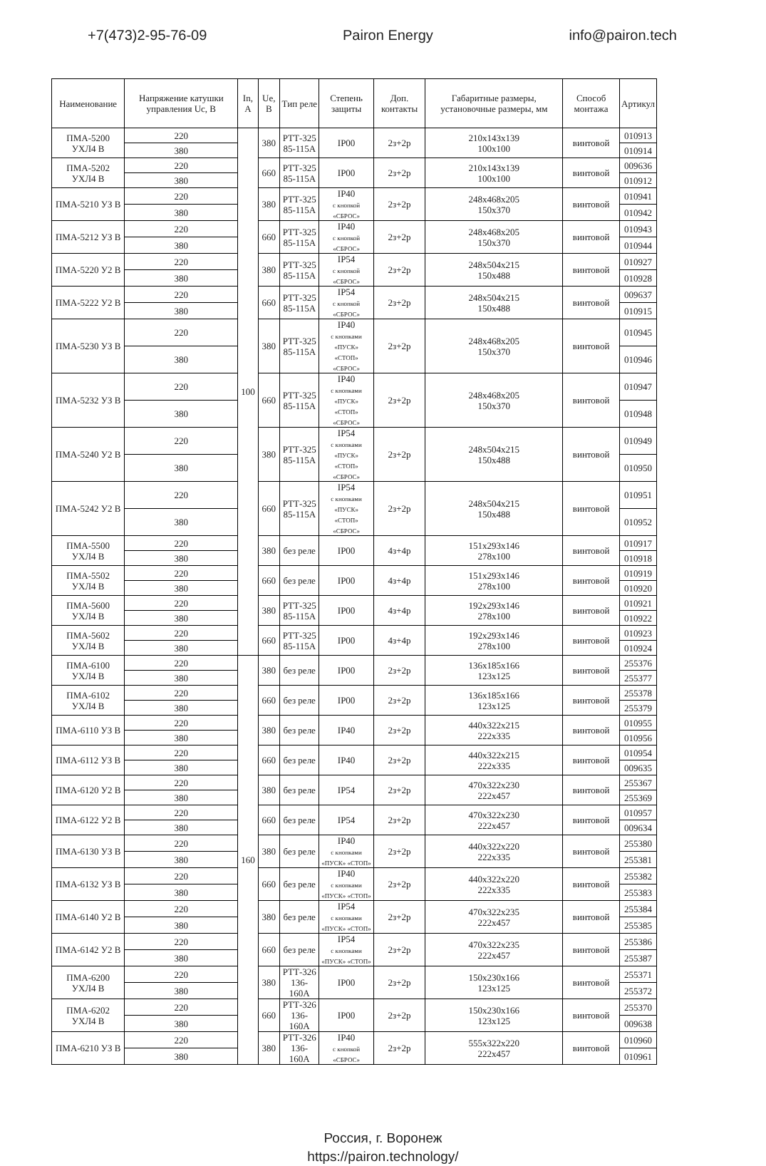+7(473)2-95-76-09 Pairon Energy info@pairon.tech
| Наименование | Напряжение катушки управления Uc, В | In, A | Ue, В | Тип реле | Степень защиты | Доп. контакты | Габаритные размеры, установочные размеры, мм | Способ монтажа | Артикул |
| --- | --- | --- | --- | --- | --- | --- | --- | --- | --- |
| ПМА-5200 УХЛ4 В | 220 | 100 | 380 | РТТ-325 85-115А | IP00 | 2з+2р | 210x143x139 100x100 | винтовой | 010913 |
| | 380 | | | | | | | | 010914 |
| ПМА-5202 УХЛ4 В | 220 | | 660 | РТТ-325 85-115А | IP00 | 2з+2р | 210x143x139 100x100 | винтовой | 009636 |
| | 380 | | | | | | | | 010912 |
| ПМА-5210 УЗ В | 220 | | 380 | РТТ-325 85-115А | IP40 с кнопкой «СБРОС» | 2з+2р | 248x468x205 150x370 | винтовой | 010941 |
| | 380 | | | | | | | | 010942 |
| ПМА-5212 УЗ В | 220 | | 660 | РТТ-325 85-115А | IP40 с кнопкой «СБРОС» | 2з+2р | 248x468x205 150x370 | винтовой | 010943 |
| | 380 | | | | | | | | 010944 |
| ПМА-5220 У2 В | 220 | | 380 | РТТ-325 85-115А | IP54 с кнопкой «СБРОС» | 2з+2р | 248x504x215 150x488 | винтовой | 010927 |
| | 380 | | | | | | | | 010928 |
| ПМА-5222 У2 В | 220 | | 660 | РТТ-325 85-115А | IP54 с кнопкой «СБРОС» | 2з+2р | 248x504x215 150x488 | винтовой | 009637 |
| | 380 | | | | | | | | 010915 |
| ПМА-5230 УЗ В | 220 | | 380 | РТТ-325 85-115А | IP40 с кнопками «ПУСК» «СТОП» «СБРОС» | 2з+2р | 248x468x205 150x370 | винтовой | 010945 |
| | 380 | | | | | | | | 010946 |
| ПМА-5232 УЗ В | 220 | | 660 | РТТ-325 85-115А | IP40 с кнопками «ПУСК» «СТОП» «СБРОС» | 2з+2р | 248x468x205 150x370 | винтовой | 010947 |
| | 380 | | | | | | | | 010948 |
| ПМА-5240 У2 В | 220 | | 380 | РТТ-325 85-115А | IP54 с кнопками «ПУСК» «СТОП» «СБРОС» | 2з+2р | 248x504x215 150x488 | винтовой | 010949 |
| | 380 | | | | | | | | 010950 |
| ПМА-5242 У2 В | 220 | | 660 | РТТ-325 85-115А | IP54 с кнопками «ПУСК» «СТОП» «СБРОС» | 2з+2р | 248x504x215 150x488 | винтовой | 010951 |
| | 380 | | | | | | | | 010952 |
| ПМА-5500 УХЛ4 В | 220 | | 380 | без реле | IP00 | 4з+4р | 151x293x146 278x100 | винтовой | 010917 |
| | 380 | | | | | | | | 010918 |
| ПМА-5502 УХЛ4 В | 220 | | 660 | без реле | IP00 | 4з+4р | 151x293x146 278x100 | винтовой | 010919 |
| | 380 | | | | | | | | 010920 |
| ПМА-5600 УХЛ4 В | 220 | | 380 | РТТ-325 85-115А | IP00 | 4з+4р | 192x293x146 278x100 | винтовой | 010921 |
| | 380 | | | | | | | | 010922 |
| ПМА-5602 УХЛ4 В | 220 | | 660 | РТТ-325 85-115А | IP00 | 4з+4р | 192x293x146 278x100 | винтовой | 010923 |
| | 380 | | | | | | | | 010924 |
| ПМА-6100 УХЛ4 В | 220 | 160 | 380 | без реле | IP00 | 2з+2р | 136x185x166 123x125 | винтовой | 255376 |
| | 380 | | | | | | | | 255377 |
| ПМА-6102 УХЛ4 В | 220 | | 660 | без реле | IP00 | 2з+2р | 136x185x166 123x125 | винтовой | 255378 |
| | 380 | | | | | | | | 255379 |
| ПМА-6110 УЗ В | 220 | | 380 | без реле | IP40 | 2з+2р | 440x322x215 222x335 | винтовой | 010955 |
| | 380 | | | | | | | | 010956 |
| ПМА-6112 УЗ В | 220 | | 660 | без реле | IP40 | 2з+2р | 440x322x215 222x335 | винтовой | 010954 |
| | 380 | | | | | | | | 009635 |
| ПМА-6120 У2 В | 220 | | 380 | без реле | IP54 | 2з+2р | 470x322x230 222x457 | винтовой | 255367 |
| | 380 | | | | | | | | 255369 |
| ПМА-6122 У2 В | 220 | | 660 | без реле | IP54 | 2з+2р | 470x322x230 222x457 | винтовой | 010957 |
| | 380 | | | | | | | | 009634 |
| ПМА-6130 УЗ В | 220 | | 380 | без реле | IP40 с кнопками «ПУСК» «СТОП» | 2з+2р | 440x322x220 222x335 | винтовой | 255380 |
| | 380 | | | | | | | | 255381 |
| ПМА-6132 УЗ В | 220 | | 660 | без реле | IP40 с кнопками «ПУСК» «СТОП» | 2з+2р | 440x322x220 222x335 | винтовой | 255382 |
| | 380 | | | | | | | | 255383 |
| ПМА-6140 У2 В | 220 | | 380 | без реле | IP54 с кнопками «ПУСК» «СТОП» | 2з+2р | 470x322x235 222x457 | винтовой | 255384 |
| | 380 | | | | | | | | 255385 |
| ПМА-6142 У2 В | 220 | | 660 | без реле | IP54 с кнопками «ПУСК» «СТОП» | 2з+2р | 470x322x235 222x457 | винтовой | 255386 |
| | 380 | | | | | | | | 255387 |
| ПМА-6200 УХЛ4 В | 220 | | 380 | РТТ-326 136-160А | IP00 | 2з+2р | 150x230x166 123x125 | винтовой | 255371 |
| | 380 | | | | | | | | 255372 |
| ПМА-6202 УХЛ4 В | 220 | | 660 | РТТ-326 136-160А | IP00 | 2з+2р | 150x230x166 123x125 | винтовой | 255370 |
| | 380 | | | | | | | | 009638 |
| ПМА-6210 УЗ В | 220 | | 380 | РТТ-326 136-160А | IP40 с кнопкой «СБРОС» | 2з+2р | 555x322x220 222x457 | винтовой | 010960 |
| | 380 | | | | | | | | 010961 |
Россия, г. Воронеж
https://pairon.technology/